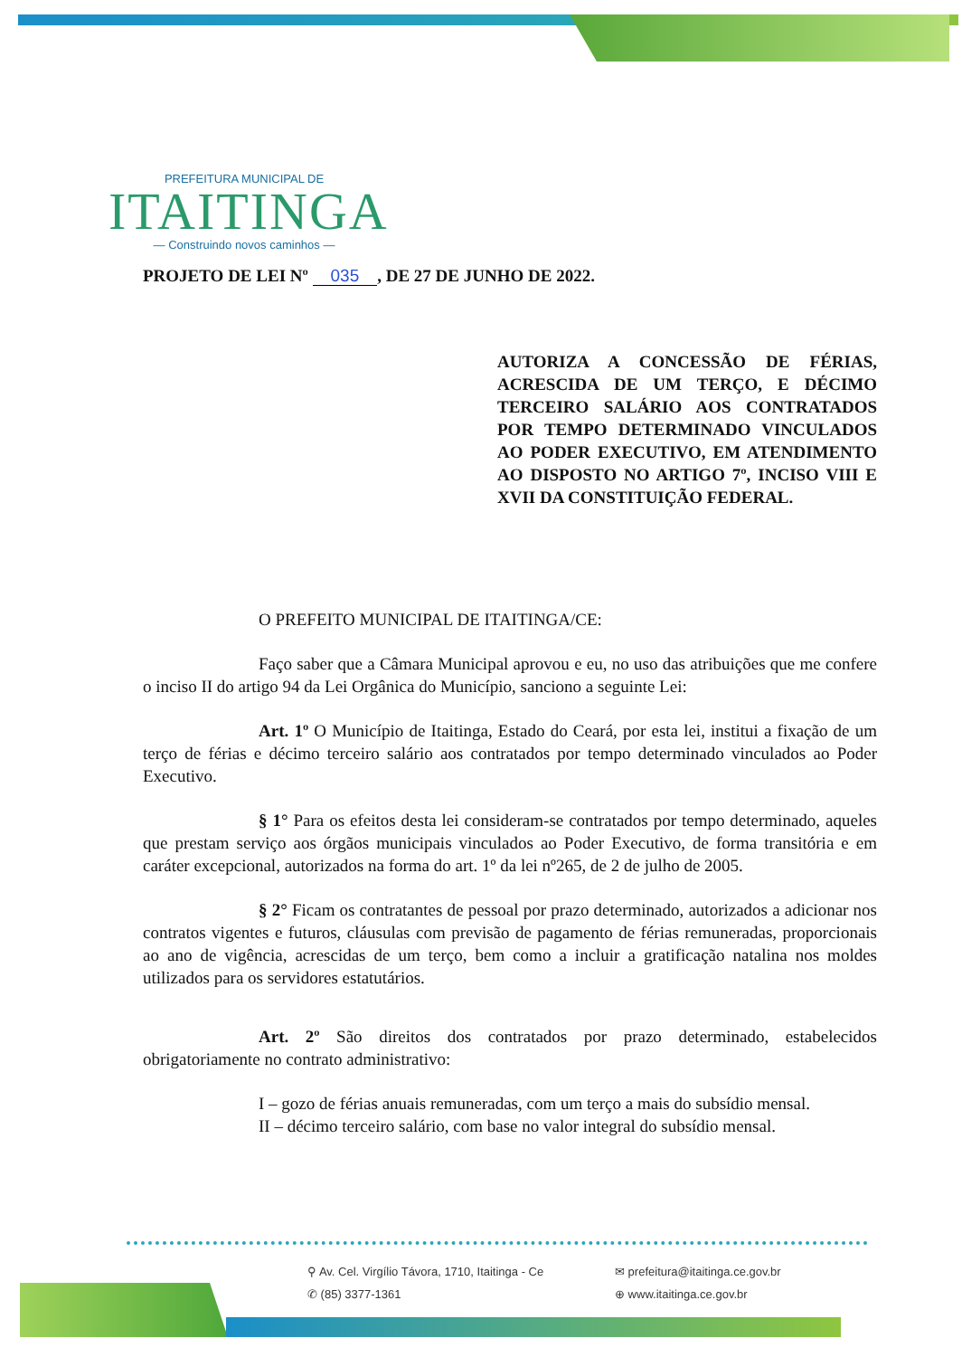PREFEITURA MUNICIPAL DE
ITAITINGA
— Construindo novos caminhos —
PROJETO DE LEI Nº 035, DE 27 DE JUNHO DE 2022.
AUTORIZA A CONCESSÃO DE FÉRIAS, ACRESCIDA DE UM TERÇO, E DÉCIMO TERCEIRO SALÁRIO AOS CONTRATADOS POR TEMPO DETERMINADO VINCULADOS AO PODER EXECUTIVO, EM ATENDIMENTO AO DISPOSTO NO ARTIGO 7º, INCISO VIII E XVII DA CONSTITUIÇÃO FEDERAL.
O PREFEITO MUNICIPAL DE ITAITINGA/CE:
Faço saber que a Câmara Municipal aprovou e eu, no uso das atribuições que me confere o inciso II do artigo 94 da Lei Orgânica do Município, sanciono a seguinte Lei:
Art. 1º O Município de Itaitinga, Estado do Ceará, por esta lei, institui a fixação de um terço de férias e décimo terceiro salário aos contratados por tempo determinado vinculados ao Poder Executivo.
§ 1° Para os efeitos desta lei consideram-se contratados por tempo determinado, aqueles que prestam serviço aos órgãos municipais vinculados ao Poder Executivo, de forma transitória e em caráter excepcional, autorizados na forma do art. 1º da lei nº265, de 2 de julho de 2005.
§ 2° Ficam os contratantes de pessoal por prazo determinado, autorizados a adicionar nos contratos vigentes e futuros, cláusulas com previsão de pagamento de férias remuneradas, proporcionais ao ano de vigência, acrescidas de um terço, bem como a incluir a gratificação natalina nos moldes utilizados para os servidores estatutários.
Art. 2º São direitos dos contratados por prazo determinado, estabelecidos obrigatoriamente no contrato administrativo:
I – gozo de férias anuais remuneradas, com um terço a mais do subsídio mensal.
II – décimo terceiro salário, com base no valor integral do subsídio mensal.
⚲ Av. Cel. Virgílio Távora, 1710, Itaitinga - Ce ✉ prefeitura@itaitinga.ce.gov.br ✆ (85) 3377-1361 ⊕ www.itaitinga.ce.gov.br